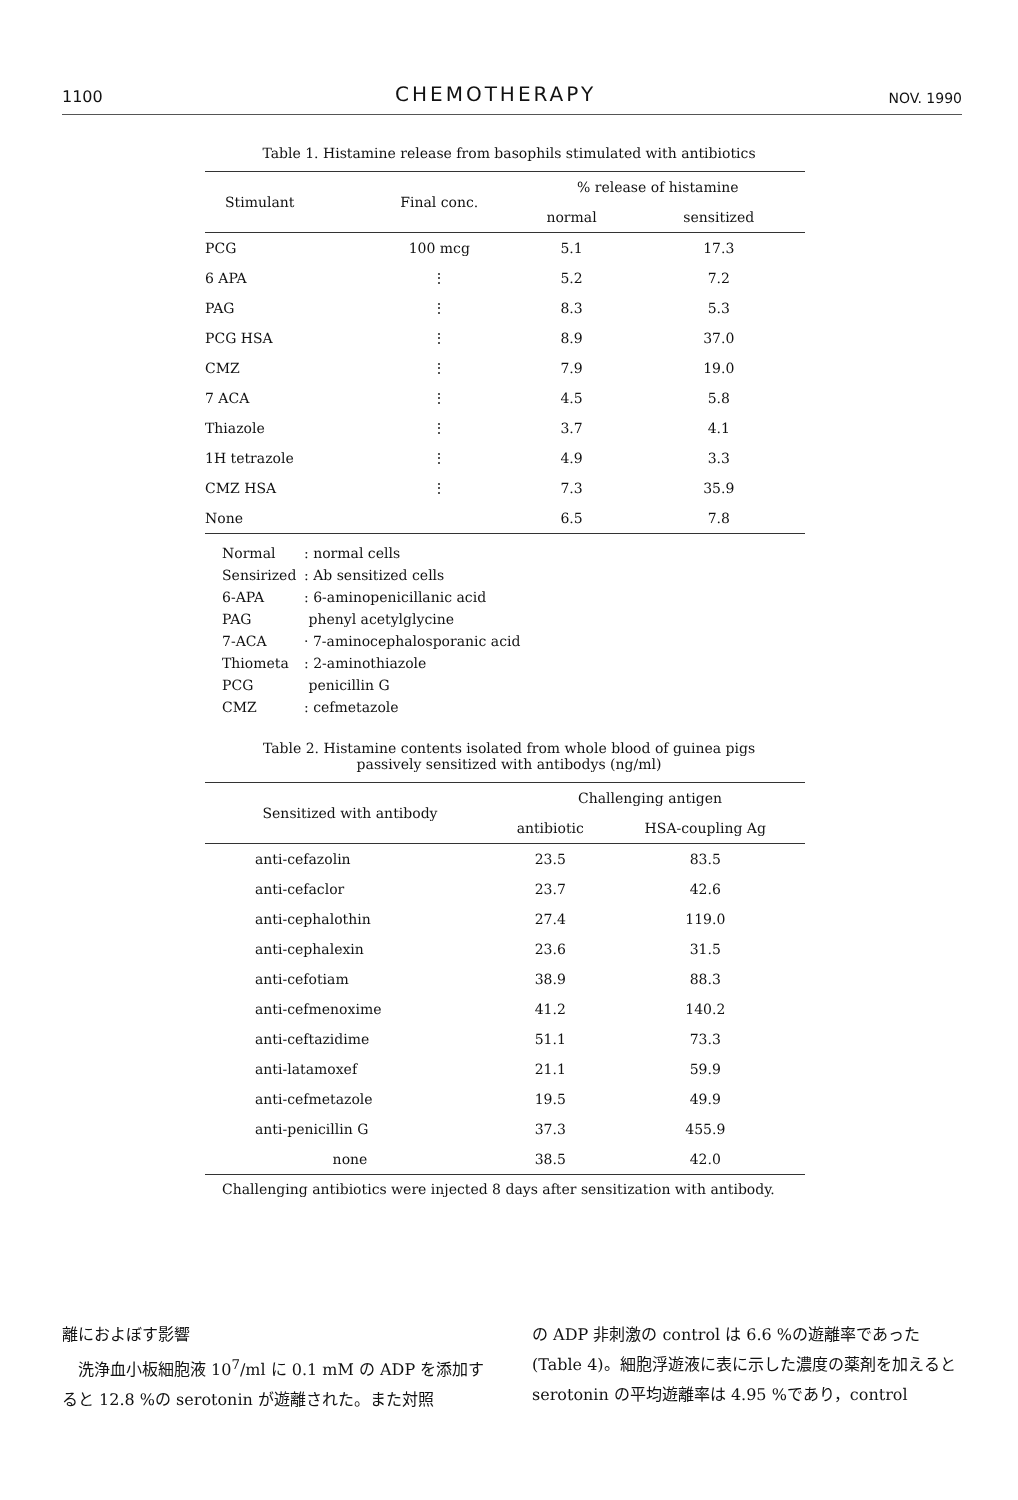1100 CHEMOTHERAPY NOV. 1990
Table 1. Histamine release from basophils stimulated with antibiotics
| Stimulant | Final conc. | % release of histamine | |
| --- | --- | --- | --- |
| | | normal | sensitized |
| PCG | 100 mcg | 5.1 | 17.3 |
| 6 APA | ⋮ | 5.2 | 7.2 |
| PAG | ⋮ | 8.3 | 5.3 |
| PCG HSA | ⋮ | 8.9 | 37.0 |
| CMZ | ⋮ | 7.9 | 19.0 |
| 7 ACA | ⋮ | 4.5 | 5.8 |
| Thiazole | ⋮ | 3.7 | 4.1 |
| 1H tetrazole | ⋮ | 4.9 | 3.3 |
| CMZ HSA | ⋮ | 7.3 | 35.9 |
| None | | 6.5 | 7.8 |
Normal: normal cells
Sensirized: Ab sensitized cells
6-APA: 6-aminopenicillanic acid
PAG phenyl acetylglycine
7-ACA · 7-aminocephalosporanic acid
Thiometa: 2-aminothiazole
PCG penicillin G
CMZ: cefmetazole
Table 2. Histamine contents isolated from whole blood of guinea pigs
passively sensitized with antibodys (ng/ml)
| Sensitized with antibody | Challenging antigen | |
| --- | --- | --- |
| | antibiotic | HSA-coupling Ag |
| anti-cefazolin | 23.5 | 83.5 |
| anti-cefaclor | 23.7 | 42.6 |
| anti-cephalothin | 27.4 | 119.0 |
| anti-cephalexin | 23.6 | 31.5 |
| anti-cefotiam | 38.9 | 88.3 |
| anti-cefmenoxime | 41.2 | 140.2 |
| anti-ceftazidime | 51.1 | 73.3 |
| anti-latamoxef | 21.1 | 59.9 |
| anti-cefmetazole | 19.5 | 49.9 |
| anti-penicillin G | 37.3 | 455.9 |
| none | 38.5 | 42.0 |
Challenging antibiotics were injected 8 days after sensitization with antibody.
離におよぼす影響
　洗浄血小板細胞液 10<sup>7</sup>/ml に 0.1 mM の ADP を添加すると 12.8 %の serotonin が遊離された。また対照
の ADP 非刺激の control は 6.6 %の遊離率であった (Table 4)。細胞浮遊液に表に示した濃度の薬剤を加えると serotonin の平均遊離率は 4.95 %であり，control